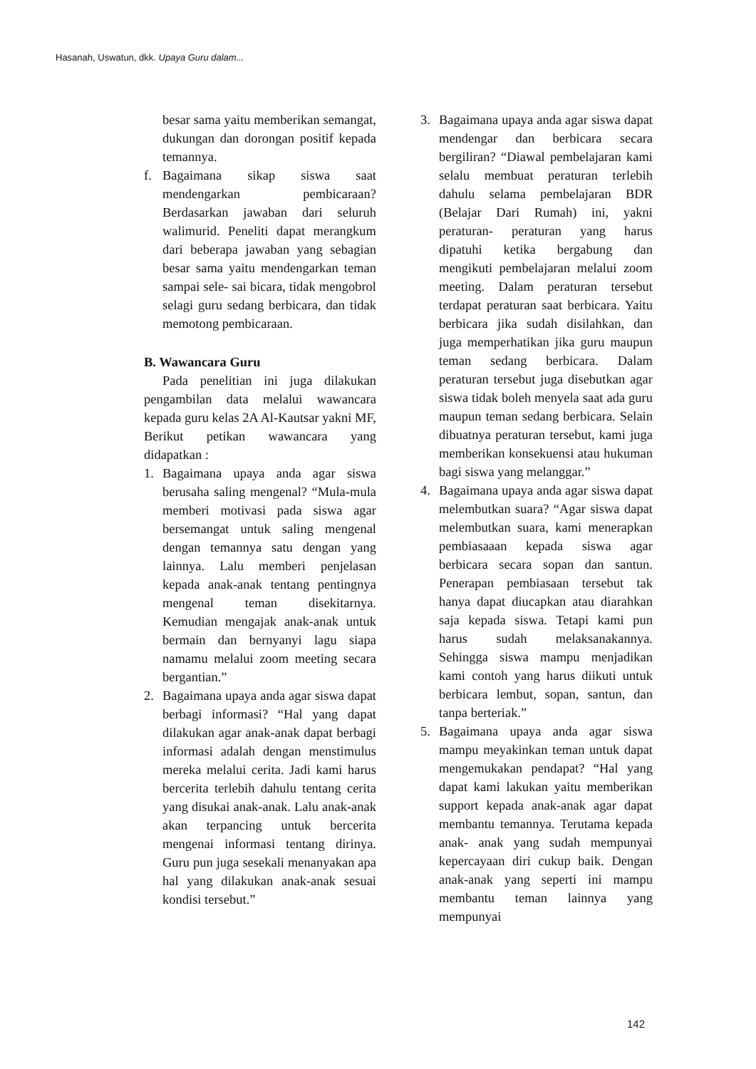Hasanah, Uswatun, dkk. Upaya Guru dalam...
besar sama yaitu memberikan semangat, dukungan dan dorongan positif kepada temannya.
f. Bagaimana sikap siswa saat mendengarkan pembicaraan? Berdasarkan jawaban dari seluruh walimurid. Peneliti dapat merangkum dari beberapa jawaban yang sebagian besar sama yaitu mendengarkan teman sampai sele- sai bicara, tidak mengobrol selagi guru sedang berbicara, dan tidak memotong pembicaraan.
B. Wawancara Guru
Pada penelitian ini juga dilakukan pengambilan data melalui wawancara kepada guru kelas 2A Al-Kautsar yakni MF, Berikut petikan wawancara yang didapatkan :
1. Bagaimana upaya anda agar siswa berusaha saling mengenal? “Mula-mula memberi motivasi pada siswa agar bersemangat untuk saling mengenal dengan temannya satu dengan yang lainnya. Lalu memberi penjelasan kepada anak-anak tentang pentingnya mengenal teman disekitarnya. Kemudian mengajak anak-anak untuk bermain dan bernyanyi lagu siapa namamu melalui zoom meeting secara bergantian.”
2. Bagaimana upaya anda agar siswa dapat berbagi informasi? “Hal yang dapat dilakukan agar anak-anak dapat berbagi informasi adalah dengan menstimulus mereka melalui cerita. Jadi kami harus bercerita terlebih dahulu tentang cerita yang disukai anak-anak. Lalu anak-anak akan terpancing untuk bercerita mengenai informasi tentang dirinya. Guru pun juga sesekali menanyakan apa hal yang dilakukan anak-anak sesuai kondisi tersebut.”
3. Bagaimana upaya anda agar siswa dapat mendengar dan berbicara secara bergiliran? “Diawal pembelajaran kami selalu membuat peraturan terlebih dahulu selama pembelajaran BDR (Belajar Dari Rumah) ini, yakni peraturan- peraturan yang harus dipatuhi ketika bergabung dan mengikuti pembelajaran melalui zoom meeting. Dalam peraturan tersebut terdapat peraturan saat berbicara. Yaitu berbicara jika sudah disilahkan, dan juga memperhatikan jika guru maupun teman sedang berbicara. Dalam peraturan tersebut juga disebutkan agar siswa tidak boleh menyela saat ada guru maupun teman sedang berbicara. Selain dibuatnya peraturan tersebut, kami juga memberikan konsekuensi atau hukuman bagi siswa yang melanggar.”
4. Bagaimana upaya anda agar siswa dapat melembutkan suara? “Agar siswa dapat melembutkan suara, kami menerapkan pembiasaaan kepada siswa agar berbicara secara sopan dan santun. Penerapan pembiasaan tersebut tak hanya dapat diucapkan atau diarahkan saja kepada siswa. Tetapi kami pun harus sudah melaksanakannya. Sehingga siswa mampu menjadikan kami contoh yang harus diikuti untuk berbicara lembut, sopan, santun, dan tanpa berteriak.”
5. Bagaimana upaya anda agar siswa mampu meyakinkan teman untuk dapat mengemukakan pendapat? “Hal yang dapat kami lakukan yaitu memberikan support kepada anak-anak agar dapat membantu temannya. Terutama kepada anak- anak yang sudah mempunyai kepercayaan diri cukup baik. Dengan anak-anak yang seperti ini mampu membantu teman lainnya yang mempunyai
142